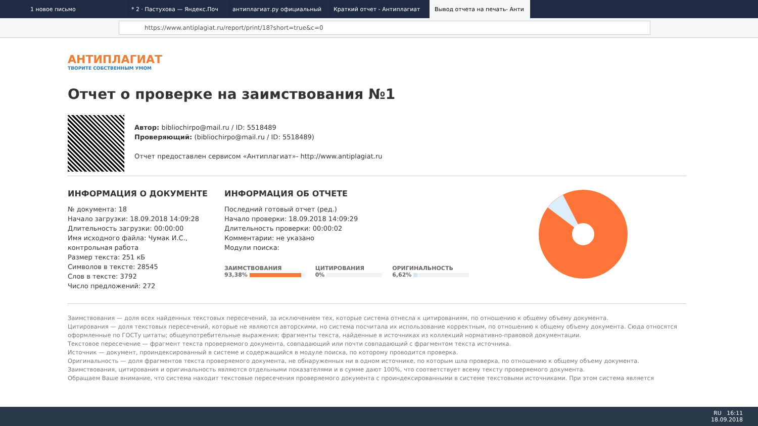1 новое письмо * 2 · Пастухова — Яндекс.Поч антиплагиат.ру официальный Краткий отчет - Антиплагиат Вывод отчета на печать- Анти
https://www.antiplagiat.ru/report/print/18?short=true&c=0
АНТИПЛАГИАТ
ТВОРИТЕ СОБСТВЕННЫМ УМОМ
Отчет о проверке на заимствования №1
Автор: bibliochirpo@mail.ru / ID: 5518489
Проверяющий: (bibliochirpo@mail.ru / ID: 5518489)
Отчет предоставлен сервисом «Антиплагиат»- http://www.antiplagiat.ru
ИНФОРМАЦИЯ О ДОКУМЕНТЕ
№ документа: 18
Начало загрузки: 18.09.2018 14:09:28
Длительность загрузки: 00:00:00
Имя исходного файла: Чумак И.С., контрольная работа
Размер текста: 251 кБ
Символов в тексте: 28545
Слов в тексте: 3792
Число предложений: 272
ИНФОРМАЦИЯ ОБ ОТЧЕТЕ
Последний готовый отчет (ред.)
Начало проверки: 18.09.2018 14:09:29
Длительность проверки: 00:00:02
Комментарии: не указано
Модули поиска:
ЗАИМСТВОВАНИЯ
93,38%
ЦИТИРОВАНИЯ
0%
ОРИГИНАЛЬНОСТЬ
6,62%
Заимствования — доля всех найденных текстовых пересечений, за исключением тех, которые система отнесла к цитированиям, по отношению к общему объему документа.
Цитирования — доля текстовых пересечений, которые не являются авторскими, но система посчитала их использование корректным, по отношению к общему объему документа. Сюда относятся оформленные по ГОСТу цитаты; общеупотребительные выражения; фрагменты текста, найденные в источниках из коллекций нормативно-правовой документации.
Текстовое пересечение — фрагмент текста проверяемого документа, совпадающий или почти совпадающий с фрагментом текста источника.
Источник — документ, проиндексированный в системе и содержащийся в модуле поиска, по которому проводится проверка.
Оригинальность — доля фрагментов текста проверяемого документа, не обнаруженных ни в одном источнике, по которым шла проверка, по отношению к общему объему документа.
Заимствования, цитирования и оригинальность являются отдельными показателями и в сумме дают 100%, что соответствует всему тексту проверяемого документа.
Обращаем Ваше внимание, что система находит текстовые пересечения проверяемого документа с проиндексированными в системе текстовыми источниками. При этом система является
RU 16:11
18.09.2018